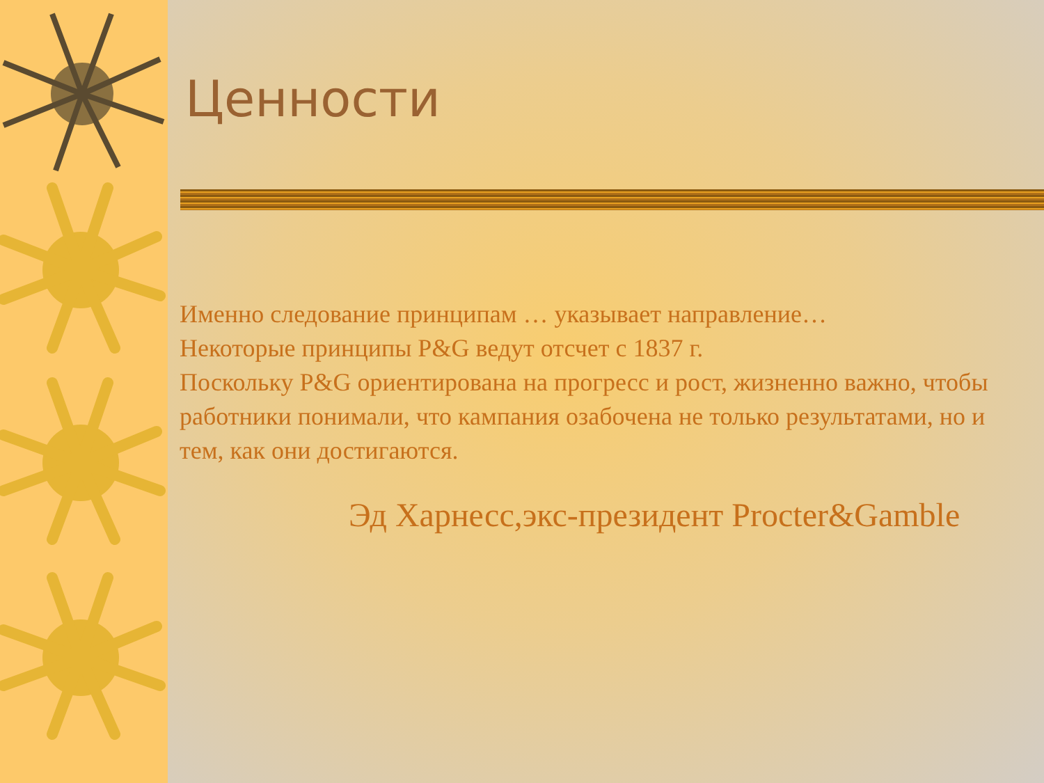Ценности
Именно следование принципам … указывает направление…
Некоторые принципы P&G ведут отсчет с 1837 г.
Поскольку P&G ориентирована на прогресс и рост, жизненно важно, чтобы работники понимали, что кампания озабочена не только результатами, но и тем, как они достигаются.
Эд Харнесс,экс-президент Procter&Gamble